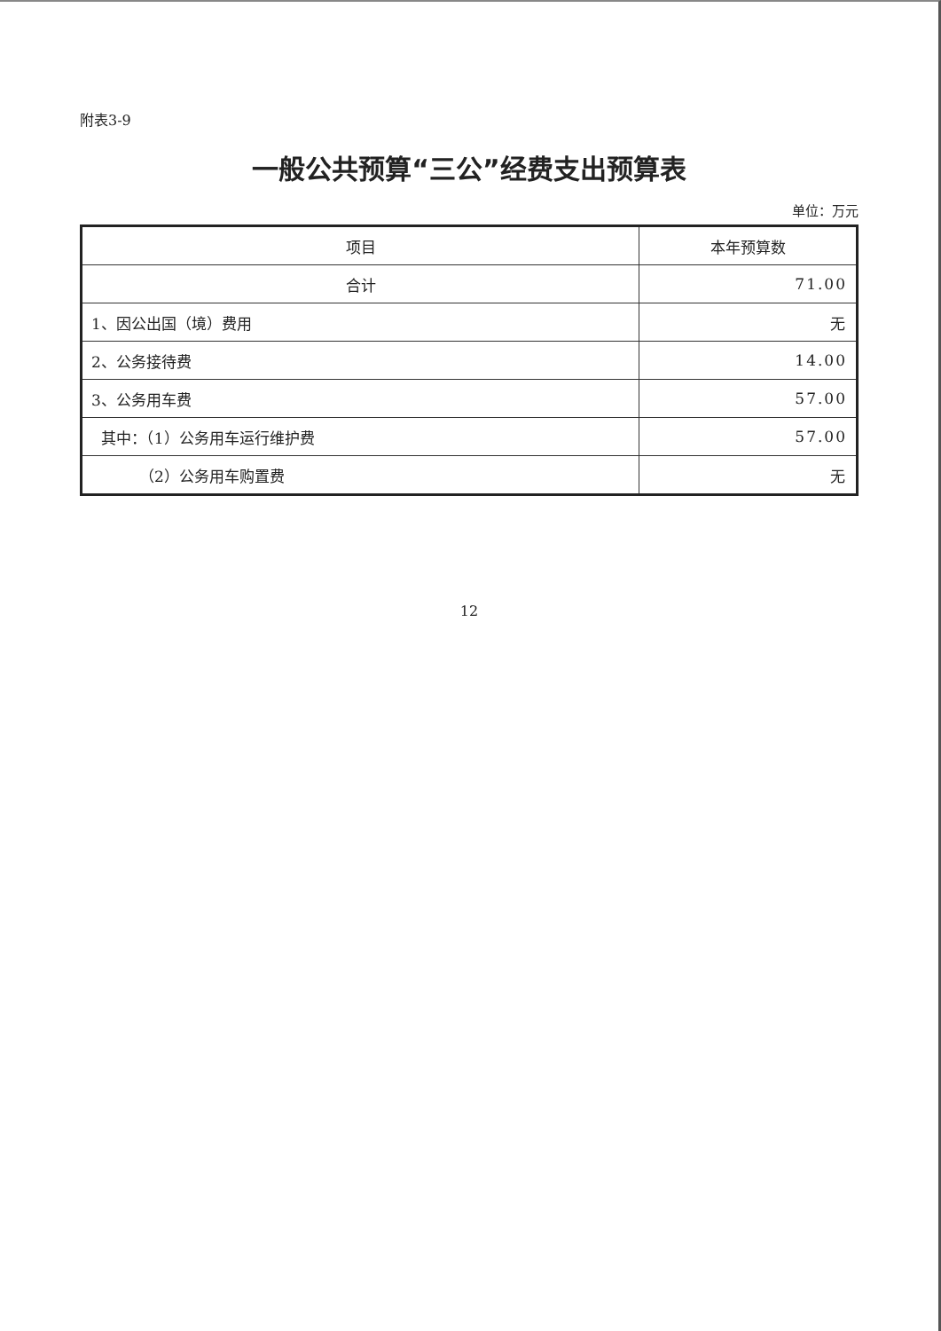附表3-9
一般公共预算“三公”经费支出预算表
单位：万元
| 项目 | 本年预算数 |
| --- | --- |
| 合计 | 71.00 |
| 1、因公出国（境）费用 | 无 |
| 2、公务接待费 | 14.00 |
| 3、公务用车费 | 57.00 |
| 其中：（1）公务用车运行维护费 | 57.00 |
| （2）公务用车购置费 | 无 |
12